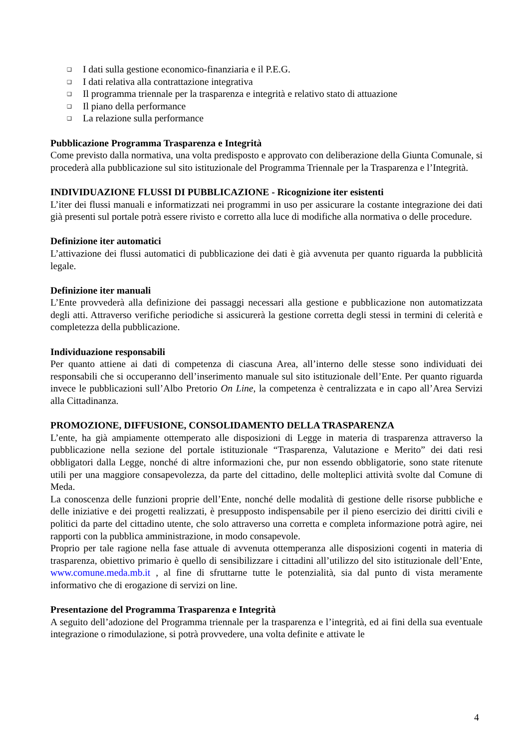❑ I dati sulla gestione economico-finanziaria e il P.E.G.
❑ I dati relativa alla contrattazione integrativa
❑ Il programma triennale per la trasparenza e integrità e relativo stato di attuazione
❑ Il piano della performance
❑ La relazione sulla performance
Pubblicazione Programma Trasparenza e Integrità
Come previsto dalla normativa, una volta predisposto e approvato con deliberazione della Giunta Comunale, si procederà alla pubblicazione sul sito istituzionale del Programma Triennale per la Trasparenza e l’Integrità.
INDIVIDUAZIONE FLUSSI DI PUBBLICAZIONE - Ricognizione iter esistenti
L’iter dei flussi manuali e informatizzati nei programmi in uso per assicurare la costante integrazione dei dati già presenti sul portale potrà essere rivisto e corretto alla luce di modifiche alla normativa o delle procedure.
Definizione iter automatici
L’attivazione dei flussi automatici di pubblicazione dei dati è già avvenuta per quanto riguarda la pubblicità legale.
Definizione iter manuali
L’Ente provvederà alla definizione dei passaggi necessari alla gestione e pubblicazione non automatizzata degli atti. Attraverso verifiche periodiche si assicurerà la gestione corretta degli stessi in termini di celerità e completezza della pubblicazione.
Individuazione responsabili
Per quanto attiene ai dati di competenza di ciascuna Area, all’interno delle stesse sono individuati dei responsabili che si occuperanno dell’inserimento manuale sul sito istituzionale dell’Ente. Per quanto riguarda invece le pubblicazioni sull’Albo Pretorio On Line, la competenza è centralizzata e in capo all’Area Servizi alla Cittadinanza.
PROMOZIONE, DIFFUSIONE, CONSOLIDAMENTO DELLA TRASPARENZA
L’ente, ha già ampiamente ottemperato alle disposizioni di Legge in materia di trasparenza attraverso la pubblicazione nella sezione del portale istituzionale “Trasparenza, Valutazione e Merito” dei dati resi obbligatori dalla Legge, nonché di altre informazioni che, pur non essendo obbligatorie, sono state ritenute utili per una maggiore consapevolezza, da parte del cittadino, delle molteplici attività svolte dal Comune di Meda.
La conoscenza delle funzioni proprie dell’Ente, nonché delle modalità di gestione delle risorse pubbliche e delle iniziative e dei progetti realizzati, è presupposto indispensabile per il pieno esercizio dei diritti civili e politici da parte del cittadino utente, che solo attraverso una corretta e completa informazione potrà agire, nei rapporti con la pubblica amministrazione, in modo consapevole.
Proprio per tale ragione nella fase attuale di avvenuta ottemperanza alle disposizioni cogenti in materia di trasparenza, obiettivo primario è quello di sensibilizzare i cittadini all’utilizzo del sito istituzionale dell’Ente, www.comune.meda.mb.it , al fine di sfruttarne tutte le potenzialità, sia dal punto di vista meramente informativo che di erogazione di servizi on line.
Presentazione del Programma Trasparenza e Integrità
A seguito dell’adozione del Programma triennale per la trasparenza e l’integrità, ed ai fini della sua eventuale integrazione o rimodulazione, si potrà provvedere, una volta definite e attivate le
4